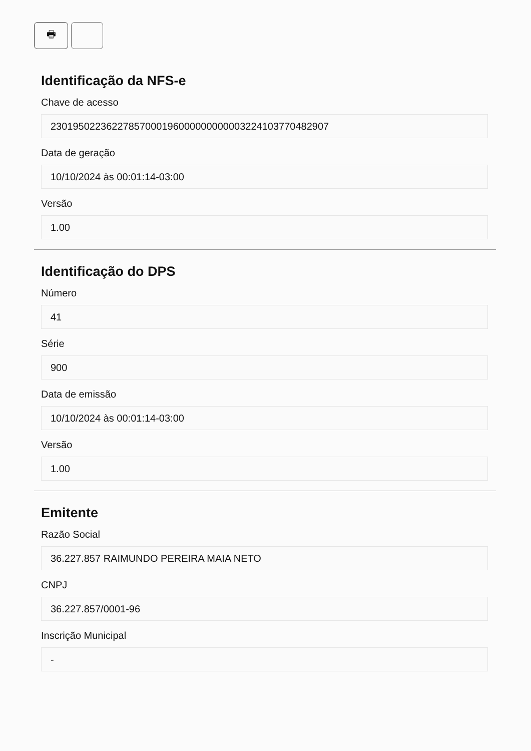🖶
Identificação da NFS-e
Chave de acesso
23019502236227857000196000000000003224103770482907
Data de geração
10/10/2024 às 00:01:14-03:00
Versão
1.00
Identificação do DPS
Número
41
Série
900
Data de emissão
10/10/2024 às 00:01:14-03:00
Versão
1.00
Emitente
Razão Social
36.227.857 RAIMUNDO PEREIRA MAIA NETO
CNPJ
36.227.857/0001-96
Inscrição Municipal
-